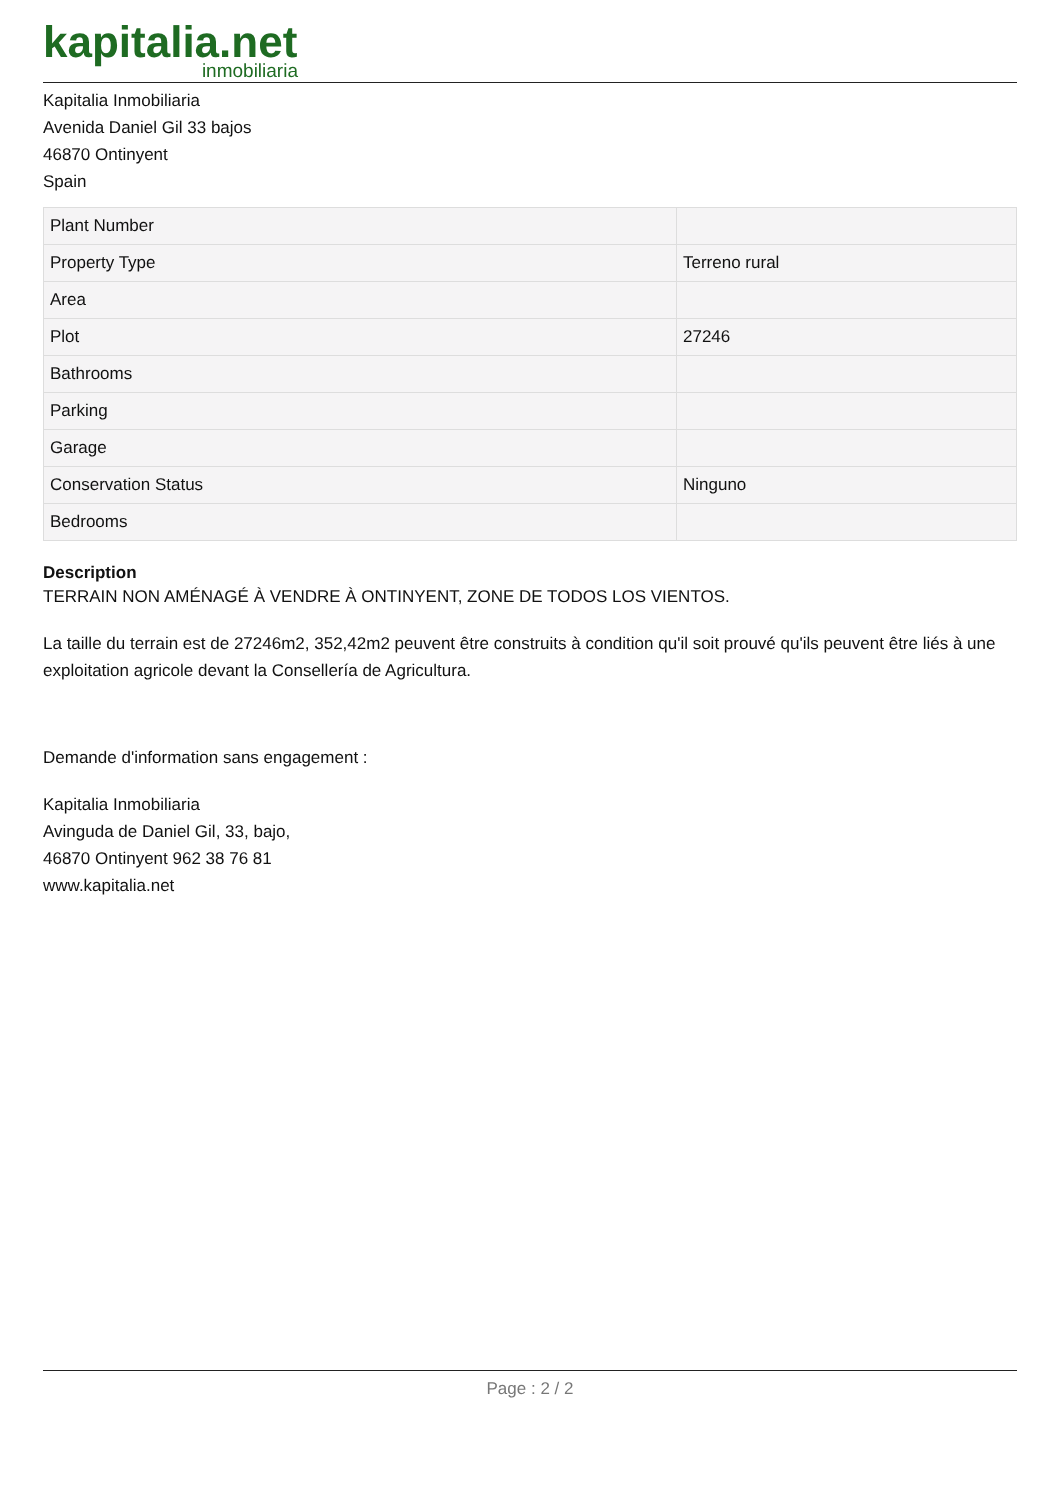kapitalia.net
inmobiliaria
Kapitalia Inmobiliaria
Avenida Daniel Gil 33 bajos
46870 Ontinyent
Spain
| Plant Number | |
| Property Type | Terreno rural |
| Area | |
| Plot | 27246 |
| Bathrooms | |
| Parking | |
| Garage | |
| Conservation Status | Ninguno |
| Bedrooms | |
Description
TERRAIN NON AMÉNAGÉ À VENDRE À ONTINYENT, ZONE DE TODOS LOS VIENTOS.
La taille du terrain est de 27246m2, 352,42m2 peuvent être construits à condition qu'il soit prouvé qu'ils peuvent être liés à une exploitation agricole devant la Consellería de Agricultura.
Demande d'information sans engagement :
Kapitalia Inmobiliaria
Avinguda de Daniel Gil, 33, bajo,
46870 Ontinyent 962 38 76 81
www.kapitalia.net
Page : 2 / 2